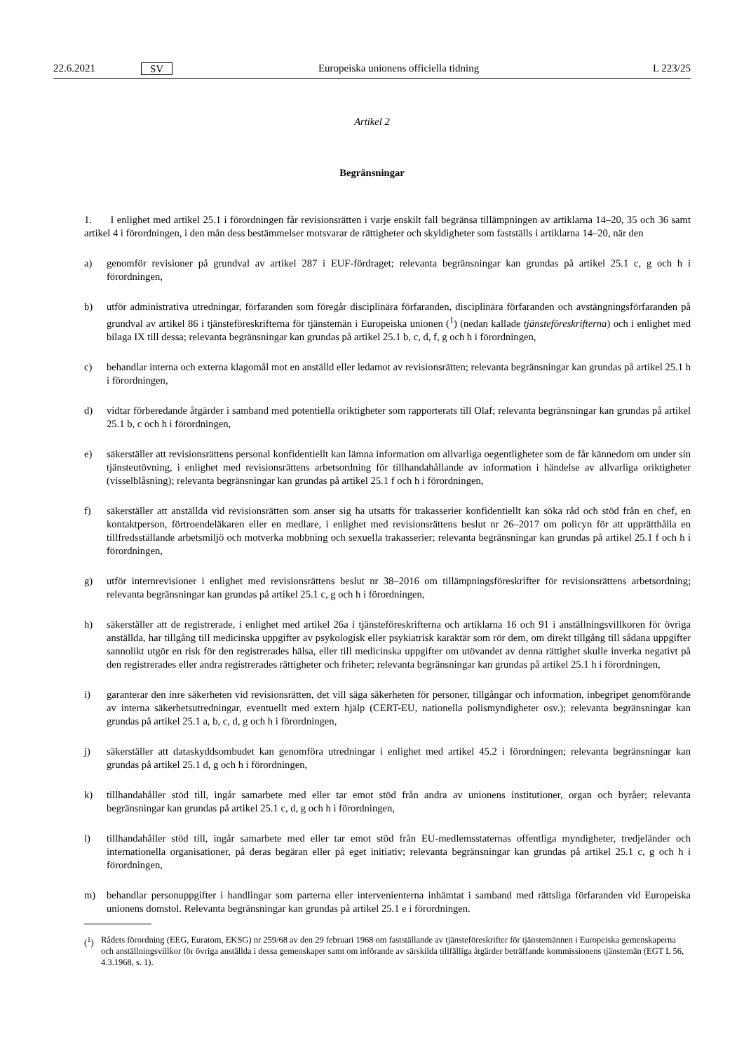22.6.2021 SV Europeiska unionens officiella tidning L 223/25
Artikel 2
Begränsningar
1. I enlighet med artikel 25.1 i förordningen får revisionsrätten i varje enskilt fall begränsa tillämpningen av artiklarna 14–20, 35 och 36 samt artikel 4 i förordningen, i den mån dess bestämmelser motsvarar de rättigheter och skyldigheter som fastställs i artiklarna 14–20, när den
a) genomför revisioner på grundval av artikel 287 i EUF-fördraget; relevanta begränsningar kan grundas på artikel 25.1 c, g och h i förordningen,
b) utför administrativa utredningar, förfaranden som föregår disciplinära förfaranden, disciplinära förfaranden och avstängningsförfaranden på grundval av artikel 86 i tjänsteföreskrifterna för tjänstemän i Europeiska unionen (<sup>1</sup>) (nedan kallade tjänsteföreskrifterna) och i enlighet med bilaga IX till dessa; relevanta begränsningar kan grundas på artikel 25.1 b, c, d, f, g och h i förordningen,
c) behandlar interna och externa klagomål mot en anställd eller ledamot av revisionsrätten; relevanta begränsningar kan grundas på artikel 25.1 h i förordningen,
d) vidtar förberedande åtgärder i samband med potentiella oriktigheter som rapporterats till Olaf; relevanta begränsningar kan grundas på artikel 25.1 b, c och h i förordningen,
e) säkerställer att revisionsrättens personal konfidentiellt kan lämna information om allvarliga oegentligheter som de får kännedom om under sin tjänsteutövning, i enlighet med revisionsrättens arbetsordning för tillhandahållande av information i händelse av allvarliga oriktigheter (visselblåsning); relevanta begränsningar kan grundas på artikel 25.1 f och h i förordningen,
f) säkerställer att anställda vid revisionsrätten som anser sig ha utsatts för trakasserier konfidentiellt kan söka råd och stöd från en chef, en kontaktperson, förtroendeläkaren eller en medlare, i enlighet med revisionsrättens beslut nr 26–2017 om policyn för att upprätthålla en tillfredsställande arbetsmiljö och motverka mobbning och sexuella trakasserier; relevanta begränsningar kan grundas på artikel 25.1 f och h i förordningen,
g) utför internrevisioner i enlighet med revisionsrättens beslut nr 38–2016 om tillämpningsföreskrifter för revisionsrättens arbetsordning; relevanta begränsningar kan grundas på artikel 25.1 c, g och h i förordningen,
h) säkerställer att de registrerade, i enlighet med artikel 26a i tjänsteföreskrifterna och artiklarna 16 och 91 i anställnings­villkoren för övriga anställda, har tillgång till medicinska uppgifter av psykologisk eller psykiatrisk karaktär som rör dem, om direkt tillgång till sådana uppgifter sannolikt utgör en risk för den registrerades hälsa, eller till medicinska uppgifter om utövandet av denna rättighet skulle inverka negativt på den registrerades eller andra registrerades rättigheter och friheter; relevanta begränsningar kan grundas på artikel 25.1 h i förordningen,
i) garanterar den inre säkerheten vid revisionsrätten, det vill säga säkerheten för personer, tillgångar och information, inbegripet genomförande av interna säkerhetsutredningar, eventuellt med extern hjälp (CERT-EU, nationella polismyndigheter osv.); relevanta begränsningar kan grundas på artikel 25.1 a, b, c, d, g och h i förordningen,
j) säkerställer att dataskyddsombudet kan genomföra utredningar i enlighet med artikel 45.2 i förordningen; relevanta begränsningar kan grundas på artikel 25.1 d, g och h i förordningen,
k) tillhandahåller stöd till, ingår samarbete med eller tar emot stöd från andra av unionens institutioner, organ och byråer; relevanta begränsningar kan grundas på artikel 25.1 c, d, g och h i förordningen,
l) tillhandahåller stöd till, ingår samarbete med eller tar emot stöd från EU-medlemsstaternas offentliga myndigheter, tredjeländer och internationella organisationer, på deras begäran eller på eget initiativ; relevanta begränsningar kan grundas på artikel 25.1 c, g och h i förordningen,
m) behandlar personuppgifter i handlingar som parterna eller intervenienterna inhämtat i samband med rättsliga förfaranden vid Europeiska unionens domstol. Relevanta begränsningar kan grundas på artikel 25.1 e i förordningen.
(<sup>1</sup>) Rådets förordning (EEG, Euratom, EKSG) nr 259/68 av den 29 februari 1968 om fastställande av tjänsteföreskrifter för tjänstemännen i Europeiska gemenskaperna och anställningsvillkor för övriga anställda i dessa gemenskaper samt om införande av särskilda tillfälliga åtgärder beträffande kommissionens tjänstemän (EGT L 56, 4.3.1968, s. 1).